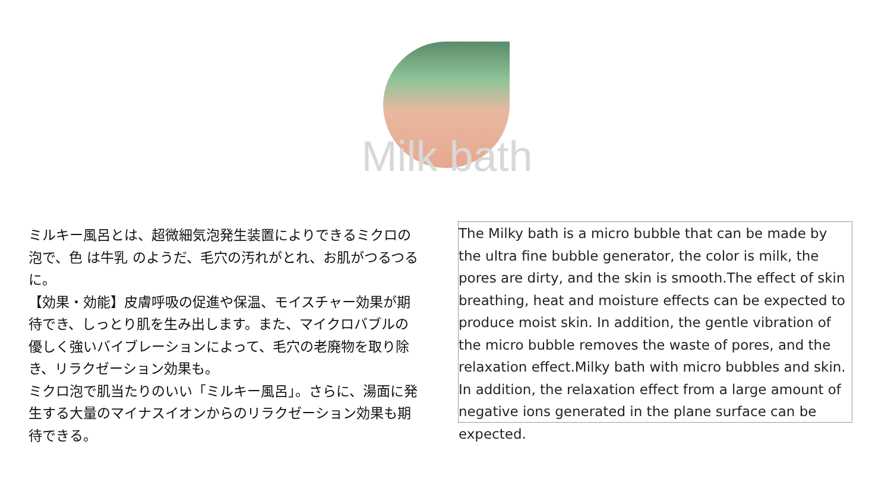Milk bath
ミルキー風呂とは、超微細気泡発生装置によりできるミクロの泡で、色 は牛乳 のようだ、毛穴の汚れがとれ、お肌がつるつるに。
【効果・効能】皮膚呼吸の促進や保温、モイスチャー効果が期待でき、しっとり肌を生み出します。また、マイクロバブルの優しく強いバイブレーションによって、毛穴の老廃物を取り除き、リラクゼーション効果も。
ミクロ泡で肌当たりのいい「ミルキー風呂」。さらに、湯面に発生する大量のマイナスイオンからのリラクゼーション効果も期待できる。
The Milky bath is a micro bubble that can be made by the ultra fine bubble generator, the color is milk, the pores are dirty, and the skin is smooth.The effect of skin breathing, heat and moisture effects can be expected to produce moist skin. In addition, the gentle vibration of the micro bubble removes the waste of pores, and the relaxation effect.Milky bath with micro bubbles and skin. In addition, the relaxation effect from a large amount of negative ions generated in the plane surface can be expected.